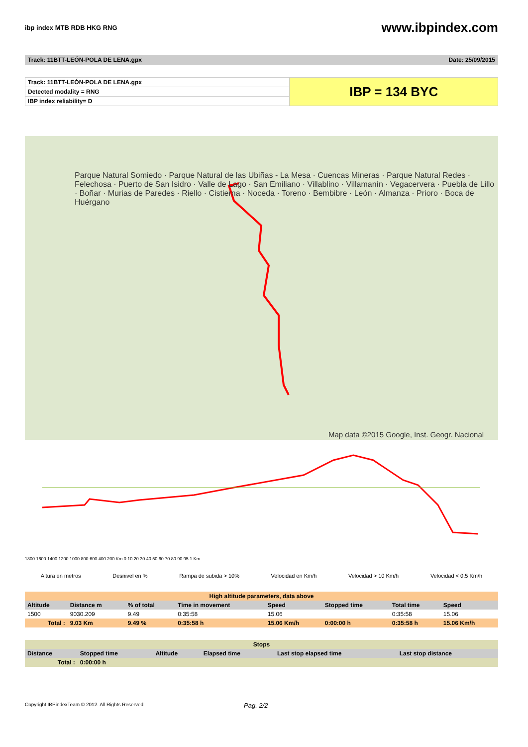ibp index MTB RDB HKG RNG
www.ibpindex.com
Track: 11BTT-LEÓN-POLA DE LENA.gpx Date: 25/09/2015
| Track: 11BTT-LEÓN-POLA DE LENA.gpx | IBP = 134 BYC |
| Detected modality = RNG | |
| IBP index reliability= D | |
Parque Natural Somiedo · Parque Natural de las Ubiñas - La Mesa · Cuencas Mineras · Parque Natural Redes · Felechosa · Puerto de San Isidro · Valle de Lago · San Emiliano · Villablino · Villamanín · Vegacervera · Puebla de Lillo · Boñar · Murias de Paredes · Riello · Cistierna · Noceda · Toreno · Bembibre · León · Almanza · Prioro · Boca de Huérgano
Map data ©2015 Google, Inst. Geogr. Nacional
1800 1600 1400 1200 1000 800 600 400 200 Km 0 10 20 30 40 50 60 70 80 90 95.1 Km
Altura en metros Desnivel en % Rampa de subida > 10% Velocidad en Km/h Velocidad > 10 Km/h Velocidad < 0.5 Km/h
| High altitude parameters, data above | | | | | | | |
| --- | --- | --- | --- | --- | --- | --- | --- |
| Altitude | Distance m | % of total | Time in movement | Speed | Stopped time | Total time | Speed |
| 1500 | 9030.209 | 9.49 | 0:35:58 | 15.06 | | 0:35:58 | 15.06 |
| Total : | 9.03 Km | 9.49 % | 0:35:58 h | 15.06 Km/h | 0:00:00 h | 0:35:58 h | 15.06 Km/h |
| Stops | | | | | |
| --- | --- | --- | --- | --- | --- |
| Distance | Stopped time | Altitude | Elapsed time | Last stop elapsed time | Last stop distance |
| Total : | 0:00:00 h | | | | |
Copyright IBPindexTeam © 2012. All Rights Reserved Pag. 2/2